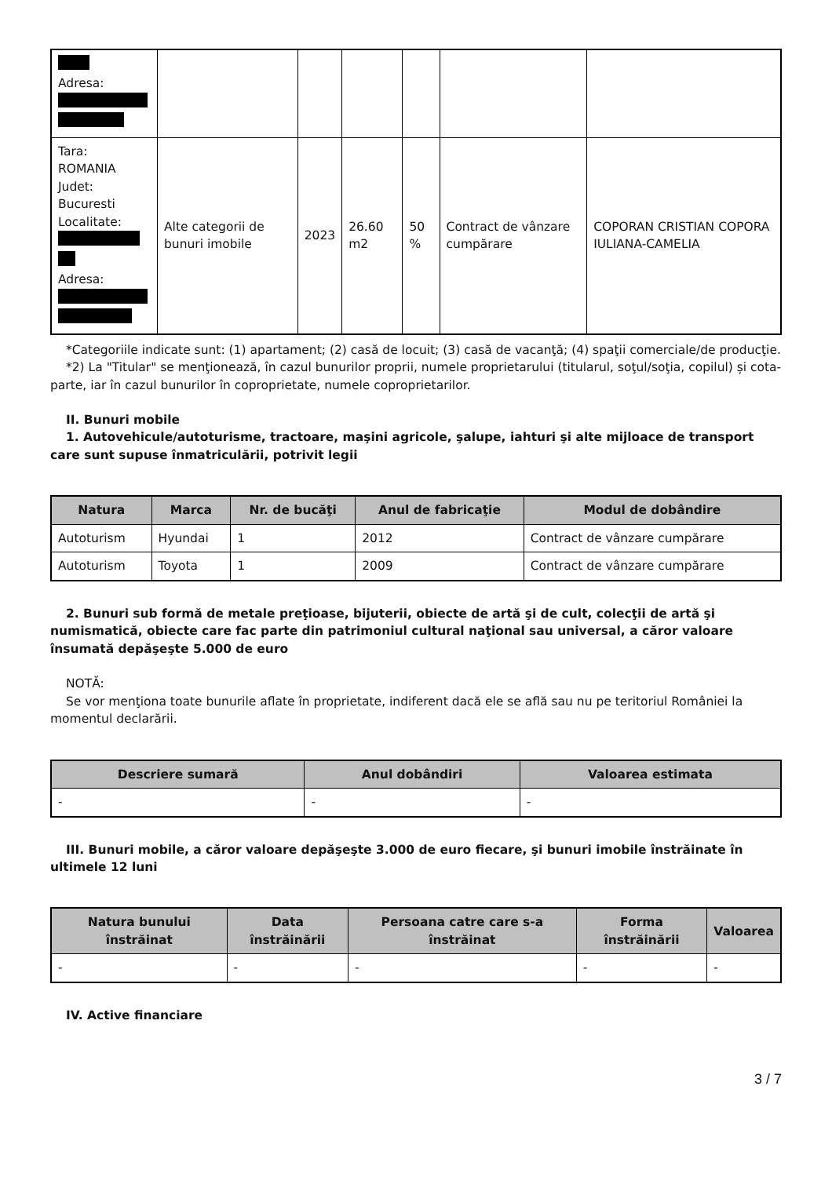| Adresa: | | | | | | |
| Tara: ROMANIA Judet: Bucuresti Localitate: Adresa: | Alte categorii de bunuri imobile | 2023 | 26.60 m2 | 50 % | Contract de vânzare cumpărare | COPORAN CRISTIAN COPORA IULIANA-CAMELIA |
*Categoriile indicate sunt: (1) apartament; (2) casă de locuit; (3) casă de vacanţă; (4) spaţii comerciale/de producţie.
*2) La "Titular" se menţionează, în cazul bunurilor proprii, numele proprietarului (titularul, soţul/soţia, copilul) și cota-parte, iar în cazul bunurilor în coproprietate, numele coproprietarilor.
II. Bunuri mobile
1. Autovehicule/autoturisme, tractoare, maşini agricole, şalupe, iahturi şi alte mijloace de transport care sunt supuse înmatriculării, potrivit legii
| Natura | Marca | Nr. de bucăţi | Anul de fabricaţie | Modul de dobândire |
| --- | --- | --- | --- | --- |
| Autoturism | Hyundai | 1 | 2012 | Contract de vânzare cumpărare |
| Autoturism | Toyota | 1 | 2009 | Contract de vânzare cumpărare |
2. Bunuri sub formă de metale preţioase, bijuterii, obiecte de artă şi de cult, colecţii de artă şi numismatică, obiecte care fac parte din patrimoniul cultural naţional sau universal, a căror valoare însumată depăşeşte 5.000 de euro
NOTĂ:
Se vor menţiona toate bunurile aflate în proprietate, indiferent dacă ele se află sau nu pe teritoriul României la momentul declarării.
| Descriere sumară | Anul dobândiri | Valoarea estimata |
| --- | --- | --- |
| - | - | - |
III. Bunuri mobile, a căror valoare depăşeşte 3.000 de euro fiecare, şi bunuri imobile înstrăinate în ultimele 12 luni
| Natura bunului înstrăinat | Data înstrăinării | Persoana catre care s-a înstrăinat | Forma înstrăinării | Valoarea |
| --- | --- | --- | --- | --- |
| - | - | - | - | - |
IV. Active financiare
3 / 7